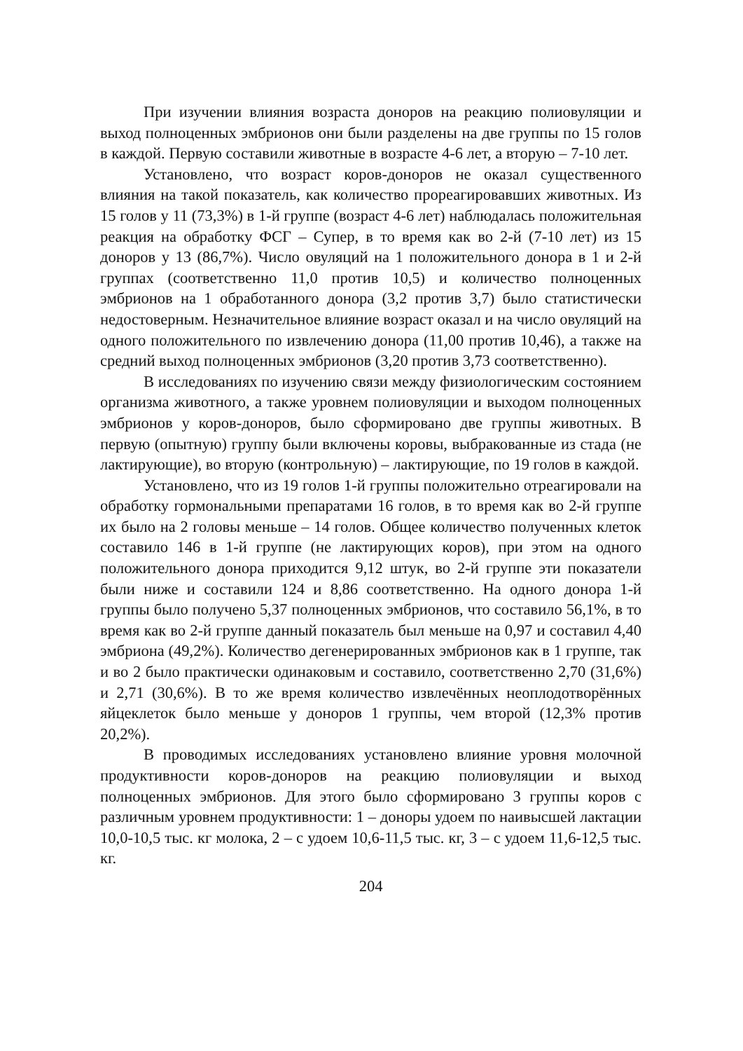При изучении влияния возраста доноров на реакцию полиовуляции и выход полноценных эмбрионов они были разделены на две группы по 15 голов в каждой. Первую составили животные в возрасте 4-6 лет, а вторую – 7-10 лет.
Установлено, что возраст коров-доноров не оказал существенного влияния на такой показатель, как количество прореагировавших животных. Из 15 голов у 11 (73,3%) в 1-й группе (возраст 4-6 лет) наблюдалась положительная реакция на обработку ФСГ – Супер, в то время как во 2-й (7-10 лет) из 15 доноров у 13 (86,7%). Число овуляций на 1 положительного донора в 1 и 2-й группах (соответственно 11,0 против 10,5) и количество полноценных эмбрионов на 1 обработанного донора (3,2 против 3,7) было статистически недостоверным. Незначительное влияние возраст оказал и на число овуляций на одного положительного по извлечению донора (11,00 против 10,46), а также на средний выход полноценных эмбрионов (3,20 против 3,73 соответственно).
В исследованиях по изучению связи между физиологическим состоянием организма животного, а также уровнем полиовуляции и выходом полноценных эмбрионов у коров-доноров, было сформировано две группы животных. В первую (опытную) группу были включены коровы, выбракованные из стада (не лактирующие), во вторую (контрольную) – лактирующие, по 19 голов в каждой.
Установлено, что из 19 голов 1-й группы положительно отреагировали на обработку гормональными препаратами 16 голов, в то время как во 2-й группе их было на 2 головы меньше – 14 голов. Общее количество полученных клеток составило 146 в 1-й группе (не лактирующих коров), при этом на одного положительного донора приходится 9,12 штук, во 2-й группе эти показатели были ниже и составили 124 и 8,86 соответственно. На одного донора 1-й группы было получено 5,37 полноценных эмбрионов, что составило 56,1%, в то время как во 2-й группе данный показатель был меньше на 0,97 и составил 4,40 эмбриона (49,2%). Количество дегенерированных эмбрионов как в 1 группе, так и во 2 было практически одинаковым и составило, соответственно 2,70 (31,6%) и 2,71 (30,6%). В то же время количество извлечённых неоплодотворённых яйцеклеток было меньше у доноров 1 группы, чем второй (12,3% против 20,2%).
В проводимых исследованиях установлено влияние уровня молочной продуктивности коров-доноров на реакцию полиовуляции и выход полноценных эмбрионов. Для этого было сформировано 3 группы коров с различным уровнем продуктивности: 1 – доноры удоем по наивысшей лактации 10,0-10,5 тыс. кг молока, 2 – с удоем 10,6-11,5 тыс. кг, 3 – с удоем 11,6-12,5 тыс. кг.
204